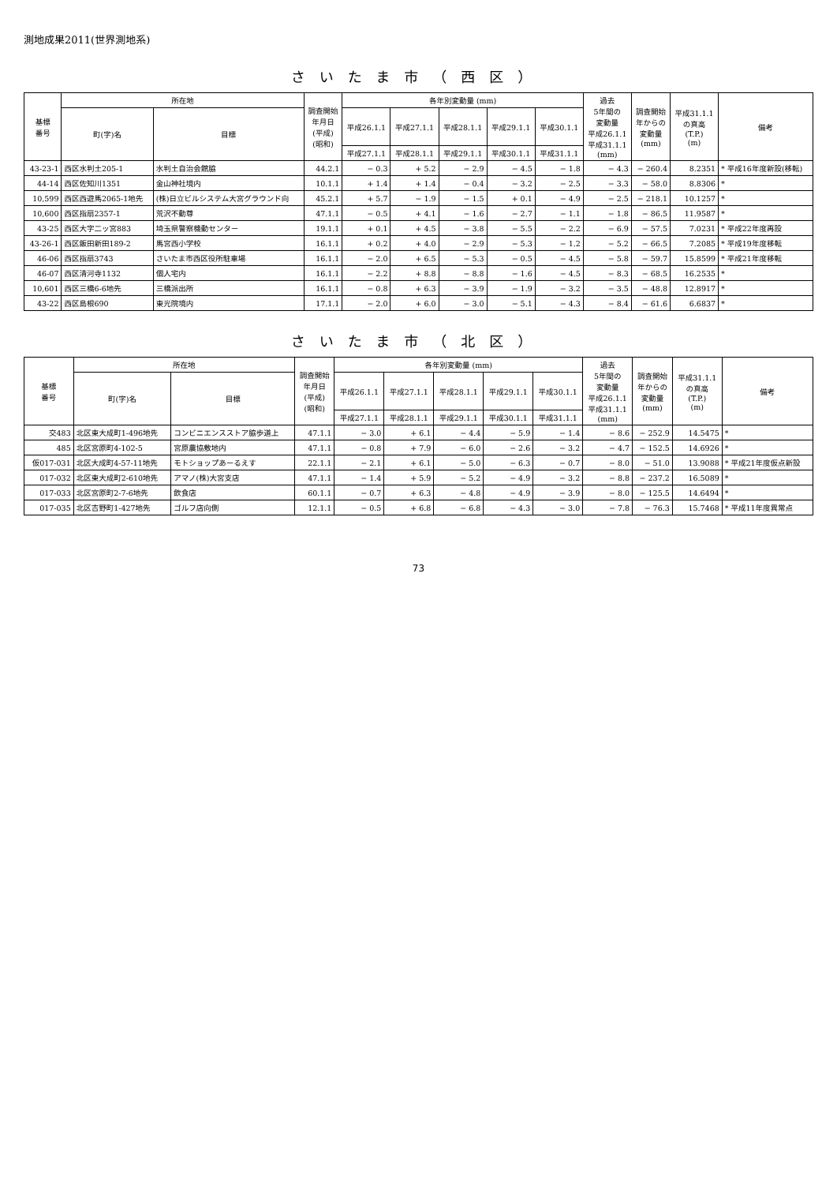測地成果2011(世界測地系)
さいたま市（西区）
| 基標 番号 | 所在地 | | 調査開始 年月日 (平成) (昭和) | 各年別変動量 (mm) | | | | | 過去 5年間の 変動量 平成26.1.1 平成31.1.1 (mm) | 調査開始 年からの 変動量 (mm) | 平成31.1.1 の真高 (T.P.) (m) | 備考 |
| --- | --- | --- | --- | --- | --- | --- | --- | --- | --- | --- | --- | --- |
| | 町(字)名 | 目標 | | 平成26.1.1 | 平成27.1.1 | 平成28.1.1 | 平成29.1.1 | 平成30.1.1 | | | | |
| | | | | 平成27.1.1 | 平成28.1.1 | 平成29.1.1 | 平成30.1.1 | 平成31.1.1 | | | | |
| 43-23-1 | 西区水判土205-1 | 水判土自治会館脇 | 44.2.1 | − 0.3 | + 5.2 | − 2.9 | − 4.5 | − 1.8 | − 4.3 | − 260.4 | 8.2351 | * 平成16年度新設(移転) |
| 44-14 | 西区佐知川1351 | 金山神社境内 | 10.1.1 | + 1.4 | + 1.4 | − 0.4 | − 3.2 | − 2.5 | − 3.3 | − 58.0 | 8.8306 | * |
| 10,599 | 西区西遊馬2065-1地先 | (株)日立ビルシステム大宮グラウンド向 | 45.2.1 | + 5.7 | − 1.9 | − 1.5 | + 0.1 | − 4.9 | − 2.5 | − 218.1 | 10.1257 | * |
| 10,600 | 西区指扇2357-1 | 荒沢不動尊 | 47.1.1 | − 0.5 | + 4.1 | − 1.6 | − 2.7 | − 1.1 | − 1.8 | − 86.5 | 11.9587 | * |
| 43-25 | 西区大字二ッ宮883 | 埼玉県警察機動センター | 19.1.1 | + 0.1 | + 4.5 | − 3.8 | − 5.5 | − 2.2 | − 6.9 | − 57.5 | 7.0231 | * 平成22年度再設 |
| 43-26-1 | 西区飯田新田189-2 | 馬宮西小学校 | 16.1.1 | + 0.2 | + 4.0 | − 2.9 | − 5.3 | − 1.2 | − 5.2 | − 66.5 | 7.2085 | * 平成19年度移転 |
| 46-06 | 西区指扇3743 | さいたま市西区役所駐車場 | 16.1.1 | − 2.0 | + 6.5 | − 5.3 | − 0.5 | − 4.5 | − 5.8 | − 59.7 | 15.8599 | * 平成21年度移転 |
| 46-07 | 西区清河寺1132 | 個人宅内 | 16.1.1 | − 2.2 | + 8.8 | − 8.8 | − 1.6 | − 4.5 | − 8.3 | − 68.5 | 16.2535 | * |
| 10,601 | 西区三橋6-6地先 | 三橋派出所 | 16.1.1 | − 0.8 | + 6.3 | − 3.9 | − 1.9 | − 3.2 | − 3.5 | − 48.8 | 12.8917 | * |
| 43-22 | 西区島根690 | 東光院境内 | 17.1.1 | − 2.0 | + 6.0 | − 3.0 | − 5.1 | − 4.3 | − 8.4 | − 61.6 | 6.6837 | * |
さいたま市（北区）
| 基標 番号 | 所在地 | | 調査開始 年月日 (平成) (昭和) | 各年別変動量 (mm) | | | | | 過去 5年間の 変動量 平成26.1.1 平成31.1.1 (mm) | 調査開始 年からの 変動量 (mm) | 平成31.1.1 の真高 (T.P.) (m) | 備考 |
| --- | --- | --- | --- | --- | --- | --- | --- | --- | --- | --- | --- | --- |
| | 町(字)名 | 目標 | | 平成26.1.1 | 平成27.1.1 | 平成28.1.1 | 平成29.1.1 | 平成30.1.1 | | | | |
| | | | | 平成27.1.1 | 平成28.1.1 | 平成29.1.1 | 平成30.1.1 | 平成31.1.1 | | | | |
| 交483 | 北区東大成町1-496地先 | コンビニエンスストア脇歩道上 | 47.1.1 | − 3.0 | + 6.1 | − 4.4 | − 5.9 | − 1.4 | − 8.6 | − 252.9 | 14.5475 | * |
| 485 | 北区宮原町4-102-5 | 宮原農協敷地内 | 47.1.1 | − 0.8 | + 7.9 | − 6.0 | − 2.6 | − 3.2 | − 4.7 | − 152.5 | 14.6926 | * |
| 仮017-031 | 北区大成町4-57-11地先 | モトショップあーるえす | 22.1.1 | − 2.1 | + 6.1 | − 5.0 | − 6.3 | − 0.7 | − 8.0 | − 51.0 | 13.9088 | * 平成21年度仮点新設 |
| 017-032 | 北区東大成町2-610地先 | アマノ(株)大宮支店 | 47.1.1 | − 1.4 | + 5.9 | − 5.2 | − 4.9 | − 3.2 | − 8.8 | − 237.2 | 16.5089 | * |
| 017-033 | 北区宮原町2-7-6地先 | 飲食店 | 60.1.1 | − 0.7 | + 6.3 | − 4.8 | − 4.9 | − 3.9 | − 8.0 | − 125.5 | 14.6494 | * |
| 017-035 | 北区吉野町1-427地先 | ゴルフ店向側 | 12.1.1 | − 0.5 | + 6.8 | − 6.8 | − 4.3 | − 3.0 | − 7.8 | − 76.3 | 15.7468 | * 平成11年度異常点 |
73